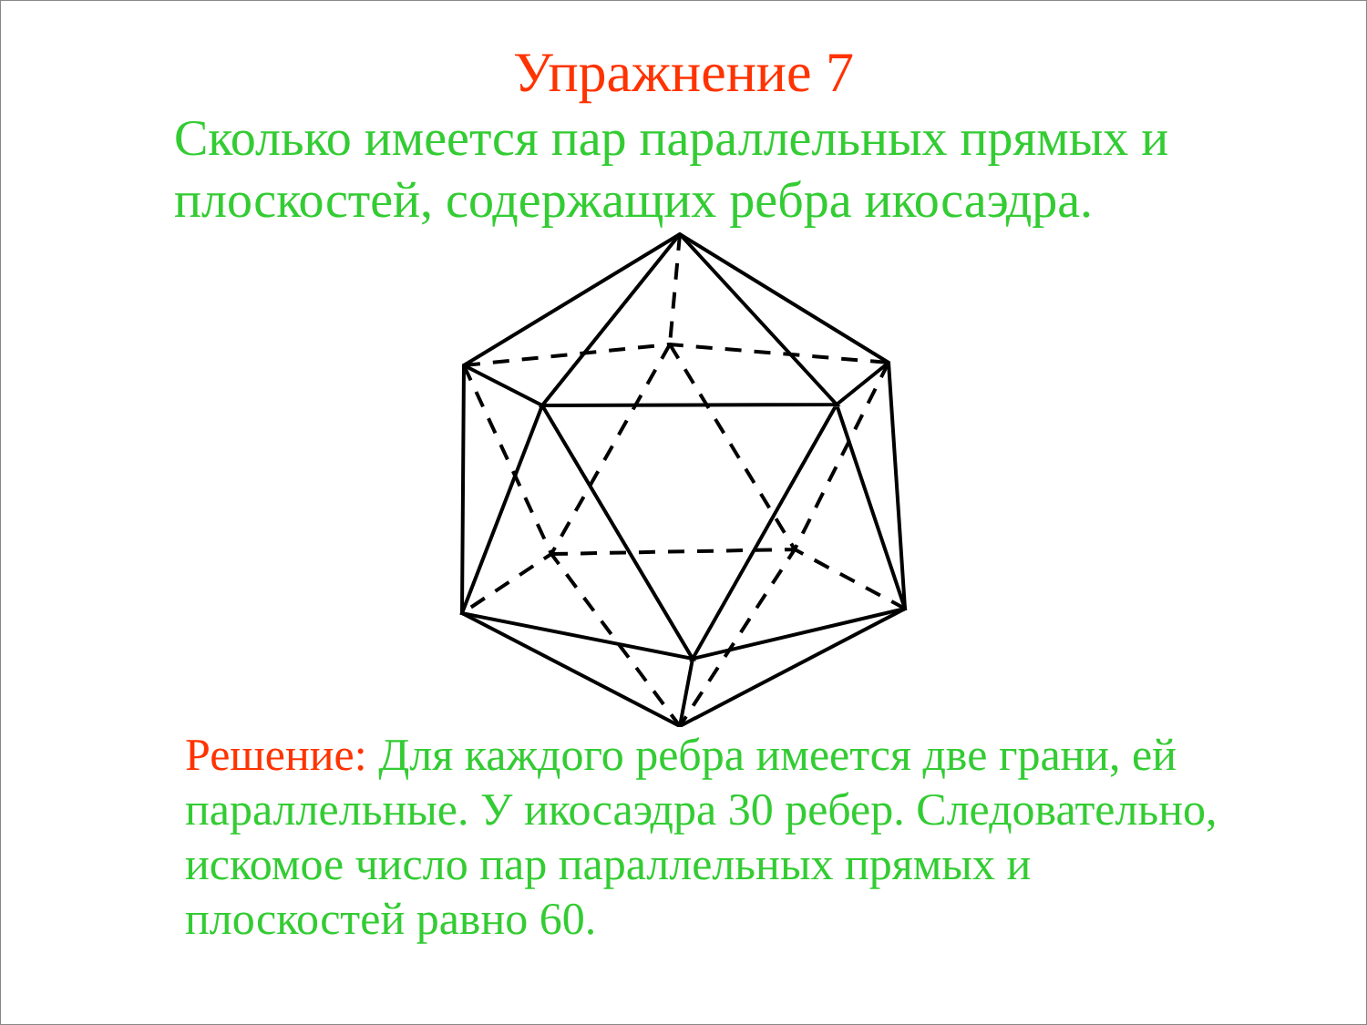Упражнение 7
Сколько имеется пар параллельных прямых и плоскостей, содержащих ребра икосаэдра.
Решение: Для каждого ребра имеется две грани, ей параллельные. У икосаэдра 30 ребер. Следовательно, искомое число пар параллельных прямых и плоскостей равно 60.